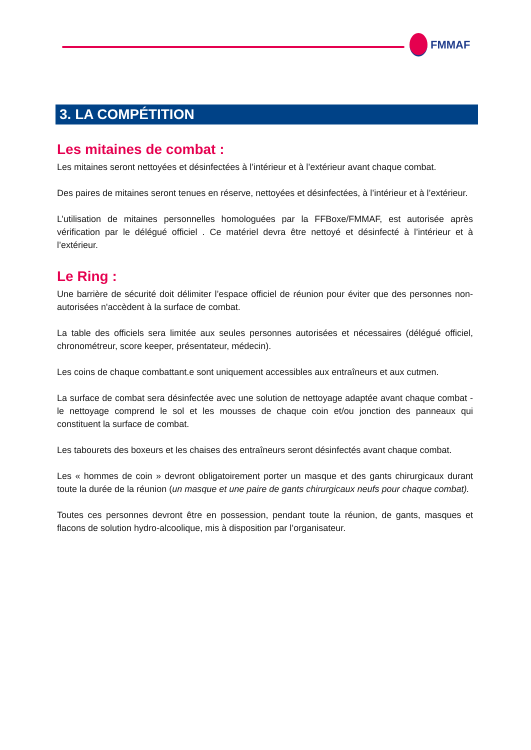FMMAF
3. LA COMPÉTITION
Les mitaines de combat :
Les mitaines seront nettoyées et désinfectées à l’intérieur et à l’extérieur avant chaque combat.
Des paires de mitaines seront tenues en réserve, nettoyées et désinfectées, à l’intérieur et à l’extérieur.
L’utilisation de mitaines personnelles homologuées par la FFBoxe/FMMAF, est autorisée après vérification par le délégué officiel . Ce matériel devra être nettoyé et désinfecté à l’intérieur et à l’extérieur.
Le Ring :
Une barrière de sécurité doit délimiter l’espace officiel de réunion pour éviter que des personnes non-autorisées n'accèdent à la surface de combat.
La table des officiels sera limitée aux seules personnes autorisées et nécessaires (délégué officiel, chronométreur, score keeper, présentateur, médecin).
Les coins de chaque combattant.e sont uniquement accessibles aux entraîneurs et aux cutmen.
La surface de combat sera désinfectée avec une solution de nettoyage adaptée avant chaque combat - le nettoyage comprend le sol et les mousses de chaque coin et/ou jonction des panneaux qui constituent la surface de combat.
Les tabourets des boxeurs et les chaises des entraîneurs seront désinfectés avant chaque combat.
Les « hommes de coin » devront obligatoirement porter un masque et des gants chirurgicaux durant toute la durée de la réunion (un masque et une paire de gants chirurgicaux neufs pour chaque combat).
Toutes ces personnes devront être en possession, pendant toute la réunion, de gants, masques et flacons de solution hydro-alcoolique, mis à disposition par l’organisateur.